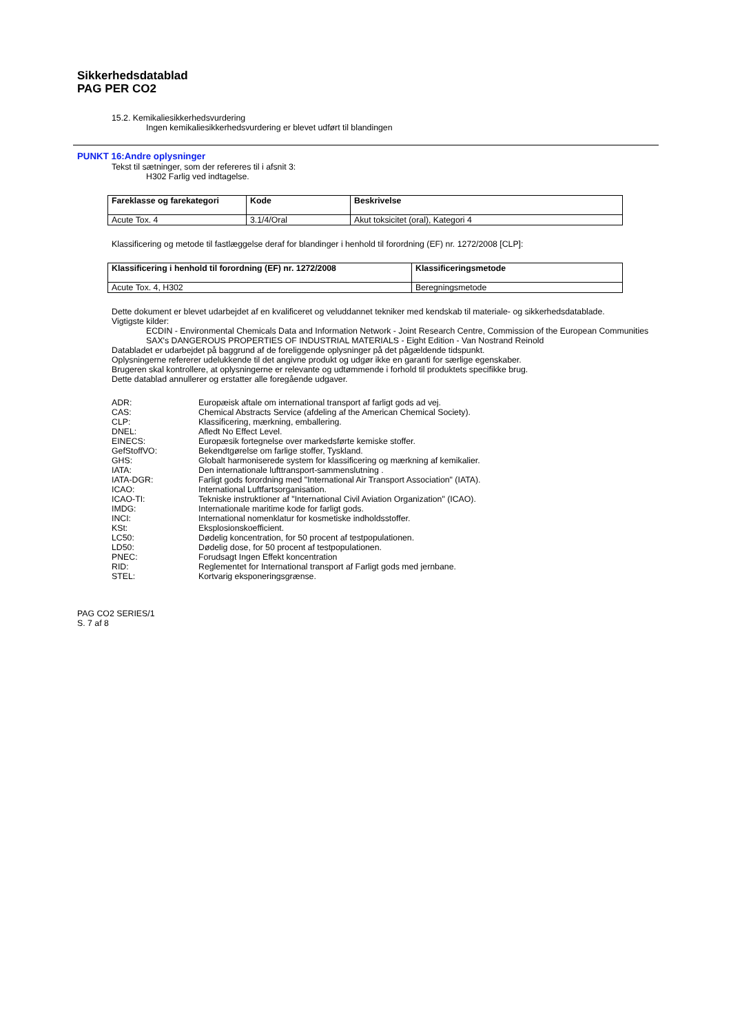Sikkerhedsdatablad
PAG PER CO2
15.2. Kemikaliesikkerhedsvurdering
Ingen kemikaliesikkerhedsvurdering er blevet udført til blandingen
PUNKT 16:Andre oplysninger
Tekst til sætninger, som der refereres til i afsnit 3:
H302 Farlig ved indtagelse.
| Fareklasse og farekategori | Kode | Beskrivelse |
| --- | --- | --- |
| Acute Tox. 4 | 3.1/4/Oral | Akut toksicitet (oral), Kategori 4 |
Klassificering og metode til fastlæggelse deraf for blandinger i henhold til forordning (EF) nr. 1272/2008 [CLP]:
| Klassificering i henhold til forordning (EF) nr. 1272/2008 | Klassificeringsmetode |
| --- | --- |
| Acute Tox. 4, H302 | Beregningsmetode |
Dette dokument er blevet udarbejdet af en kvalificeret og veluddannet tekniker med kendskab til materiale- og sikkerhedsdatablade.
Vigtigste kilder:
ECDIN - Environmental Chemicals Data and Information Network - Joint Research Centre, Commission of the European Communities
SAX's DANGEROUS PROPERTIES OF INDUSTRIAL MATERIALS - Eight Edition - Van Nostrand Reinold
Databladet er udarbejdet på baggrund af de foreliggende oplysninger på det pågældende tidspunkt.
Oplysningerne refererer udelukkende til det angivne produkt og udgør ikke en garanti for særlige egenskaber.
Brugeren skal kontrollere, at oplysningerne er relevante og udtømmende i forhold til produktets specifikke brug.
Dette datablad annullerer og erstatter alle foregående udgaver.
ADR: Europæisk aftale om international transport af farligt gods ad vej.
CAS: Chemical Abstracts Service (afdeling af the American Chemical Society).
CLP: Klassificering, mærkning, emballering.
DNEL: Afledt No Effect Level.
EINECS: Europæsik fortegnelse over markedsførte kemiske stoffer.
GefStoffVO: Bekendtgørelse om farlige stoffer, Tyskland.
GHS: Globalt harmoniserede system for klassificering og mærkning af kemikalier.
IATA: Den internationale lufttransport-sammenslutning .
IATA-DGR: Farligt gods forordning med "International Air Transport Association" (IATA).
ICAO: International Luftfartsorganisation.
ICAO-TI: Tekniske instruktioner af "International Civil Aviation Organization" (ICAO).
IMDG: Internationale maritime kode for farligt gods.
INCI: International nomenklatur for kosmetiske indholdsstoffer.
KSt: Eksplosionskoefficient.
LC50: Dødelig koncentration, for 50 procent af testpopulationen.
LD50: Dødelig dose, for 50 procent af testpopulationen.
PNEC: Forudsagt Ingen Effekt koncentration
RID: Reglementet for International transport af Farligt gods med jernbane.
STEL: Kortvarig eksponeringsgrænse.
PAG CO2 SERIES/1
S. 7 af 8